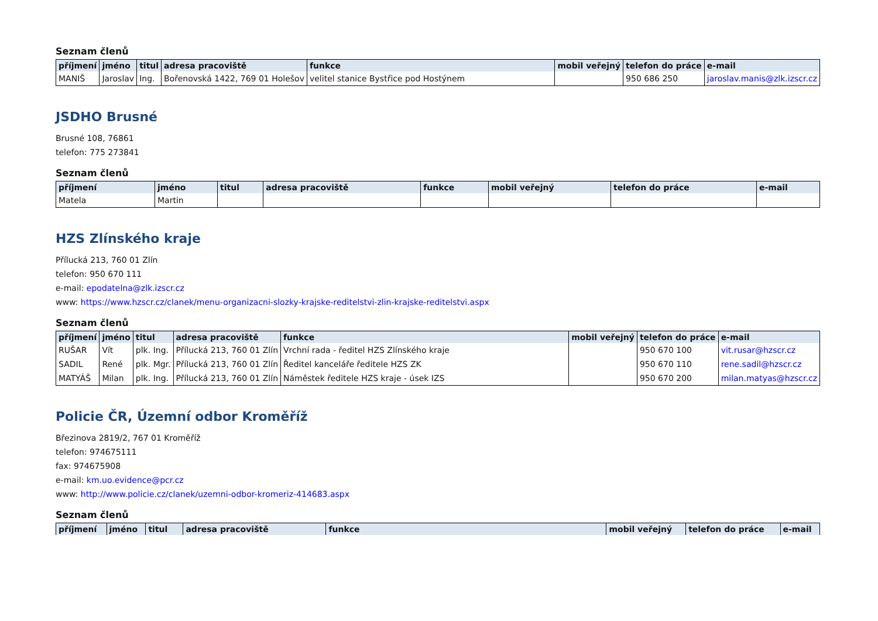Seznam členů
| příjmení | jméno | titul | adresa pracoviště | funkce | mobil veřejný | telefon do práce | e-mail |
| --- | --- | --- | --- | --- | --- | --- | --- |
| MANIŠ | Jaroslav | Ing. | Bořenovská 1422, 769 01 Holešov | velitel stanice Bystřice pod Hostýnem | | 950 686 250 | jaroslav.manis@zlk.izscr.cz |
JSDHO Brusné
Brusné 108, 76861
telefon: 775 273841
Seznam členů
| příjmení | jméno | titul | adresa pracoviště | funkce | mobil veřejný | telefon do práce | e-mail |
| --- | --- | --- | --- | --- | --- | --- | --- |
| Matela | Martin | | | | | | |
HZS Zlínského kraje
Přílucká 213, 760 01 Zlín
telefon: 950 670 111
e-mail: epodatelna@zlk.izscr.cz
www: https://www.hzscr.cz/clanek/menu-organizacni-slozky-krajske-reditelstvi-zlin-krajske-reditelstvi.aspx
Seznam členů
| příjmení | jméno | titul | adresa pracoviště | funkce | mobil veřejný | telefon do práce | e-mail |
| --- | --- | --- | --- | --- | --- | --- | --- |
| RUŠAR | Vít | plk. Ing. | Přílucká 213, 760 01 Zlín | Vrchní rada - ředitel HZS Zlínského kraje | | 950 670 100 | vit.rusar@hzscr.cz |
| SADIL | René | plk. Mgr. | Přílucká 213, 760 01 Zlín | Ředitel kanceláře ředitele HZS ZK | | 950 670 110 | rene.sadil@hzscr.cz |
| MATYÁŠ | Milan | plk. Ing. | Přílucká 213, 760 01 Zlín | Náměstek ředitele HZS kraje - úsek IZS | | 950 670 200 | milan.matyas@hzscr.cz |
Policie ČR, Územní odbor Kroměříž
Březinova 2819/2, 767 01 Kroměříž
telefon: 974675111
fax: 974675908
e-mail: km.uo.evidence@pcr.cz
www: http://www.policie.cz/clanek/uzemni-odbor-kromeriz-414683.aspx
Seznam členů
| příjmení | jméno | titul | adresa pracoviště | funkce | mobil veřejný | telefon do práce | e-mail |
| --- | --- | --- | --- | --- | --- | --- | --- |